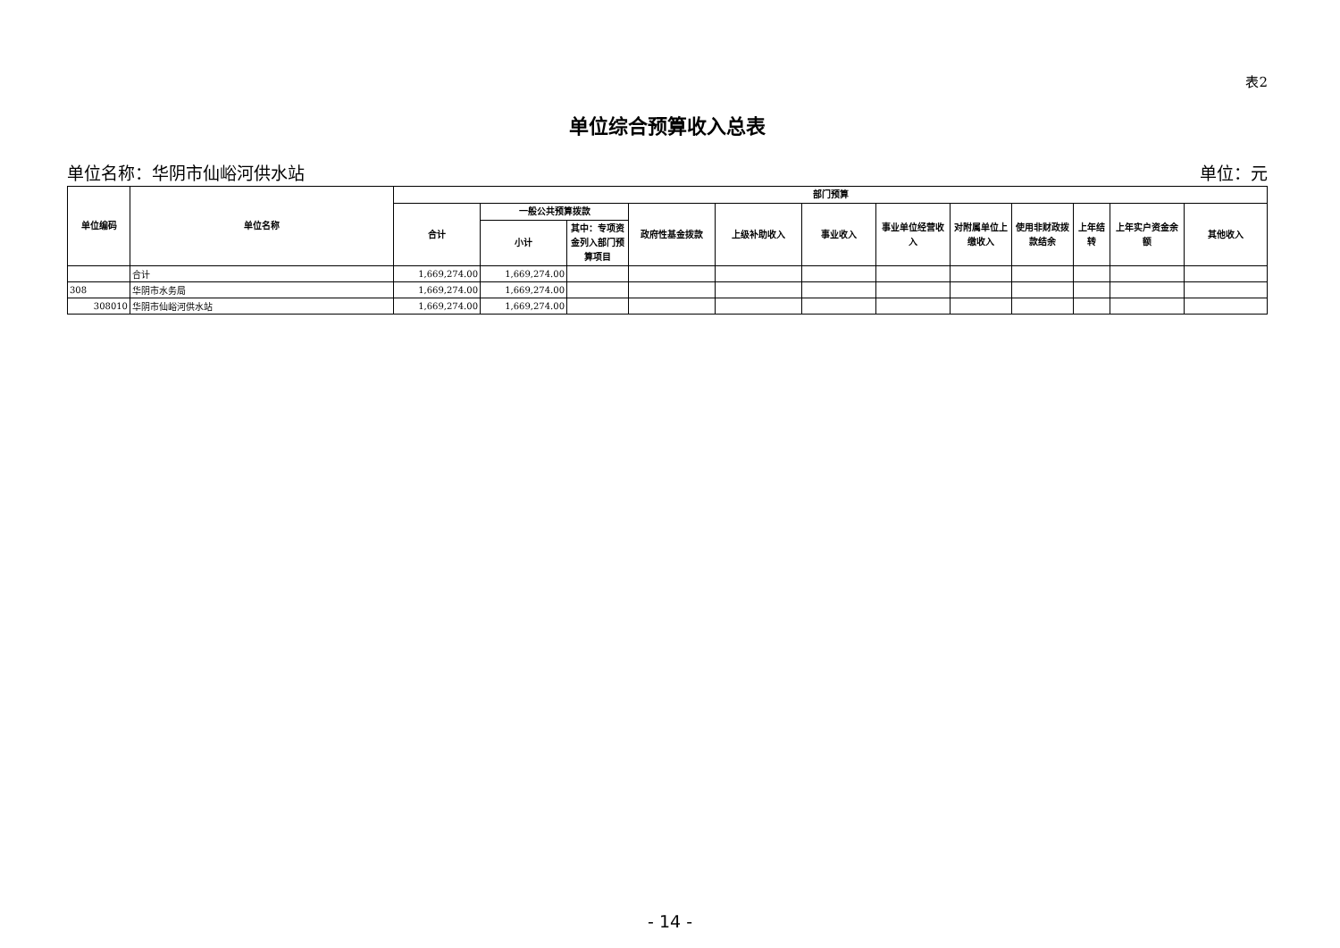表2
单位综合预算收入总表
单位名称：华阴市仙峪河供水站 单位：元
| 单位编码 | 单位名称 | 部门预算 | | | | | | | | | | | |
| --- | --- | --- | --- | --- | --- | --- | --- | --- | --- | --- | --- | --- | --- |
| | | 合计 | 一般公共预算拨款 | | 政府性基金拨款 | 上级补助收入 | 事业收入 | 事业单位经营收入 | 对附属单位上缴收入 | 使用非财政拨款结余 | 上年结转 | 上年实户资金余额 | 其他收入 |
| | | | 小计 | 其中：专项资金列入部门预算项目 | | | | | | | | | |
| | 合计 | 1,669,274.00 | 1,669,274.00 | | | | | | | | | | |
| 308 | 华阴市水务局 | 1,669,274.00 | 1,669,274.00 | | | | | | | | | | |
| 308010 | 华阴市仙峪河供水站 | 1,669,274.00 | 1,669,274.00 | | | | | | | | | | |
- 14 -